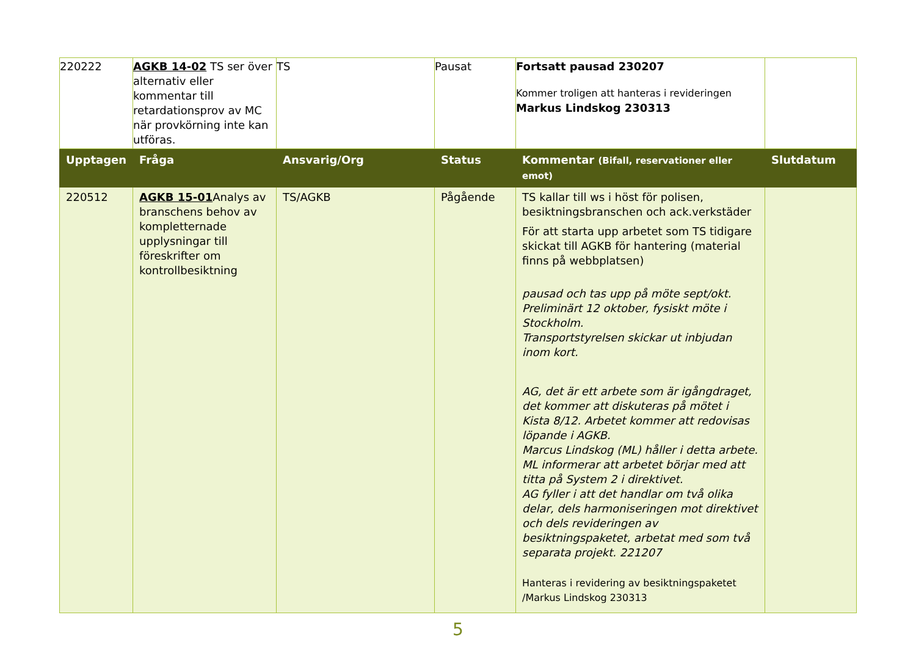| 220222 | AGKB 14-02 TS ser över alternativ eller kommentar till retardationsprov av MC när provkörning inte kan utföras. | TS | Pausat | Fortsatt pausad 230207 Kommer troligen att hanteras i revideringen Markus Lindskog 230313 | |
| Upptagen | Fråga | Ansvarig/Org | Status | Kommentar (Bifall, reservationer eller emot) | Slutdatum |
| 220512 | AGKB 15-01 Analys av branschens behov av kompletternade upplysningar till föreskrifter om kontrollbesiktning | TS/AGKB | Pågående | TS kallar till ws i höst för polisen, besiktningsbranschen och ack.verkstäder För att starta upp arbetet som TS tidigare skickat till AGKB för hantering (material finns på webbplatsen) pausad och tas upp på möte sept/okt. Preliminärt 12 oktober, fysiskt möte i Stockholm. Transportstyrelsen skickar ut inbjudan inom kort. AG, det är ett arbete som är igångdraget, det kommer att diskuteras på mötet i Kista 8/12. Arbetet kommer att redovisas löpande i AGKB. Marcus Lindskog (ML) håller i detta arbete. ML informerar att arbetet börjar med att titta på System 2 i direktivet. AG fyller i att det handlar om två olika delar, dels harmoniseringen mot direktivet och dels revideringen av besiktningspaketet, arbetat med som två separata projekt. 221207 Hanteras i revidering av besiktningspaketet /Markus Lindskog 230313 | |
5